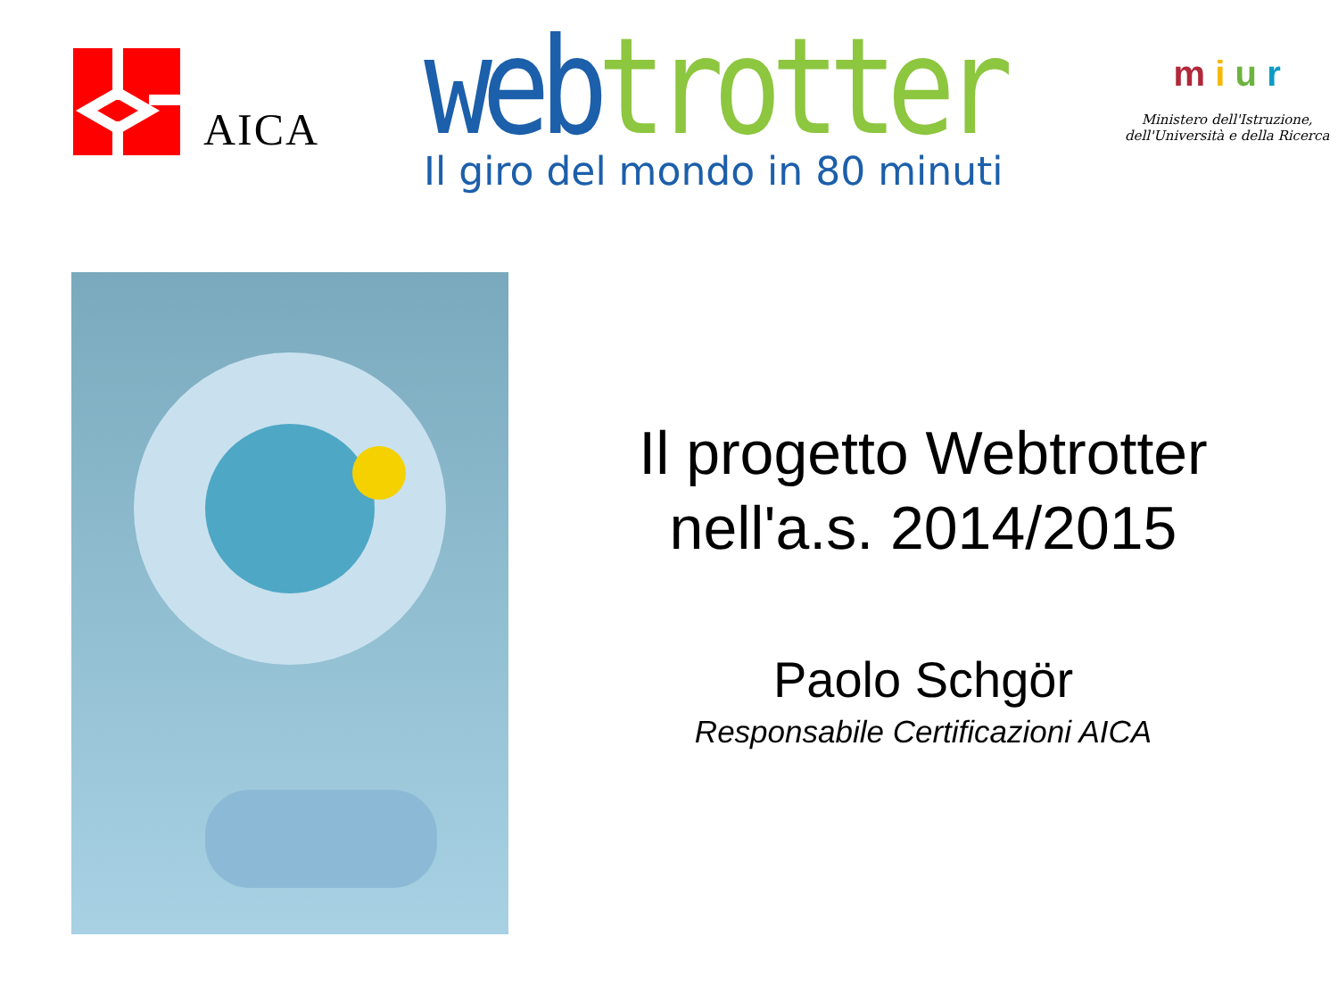AICA
web trotter
Il giro del mondo in 80 minuti
m i u r
Ministero dell'Istruzione, dell'Università e della Ricerca
Il progetto Webtrotter
nell'a.s. 2014/2015
Paolo Schgör
Responsabile Certificazioni AICA